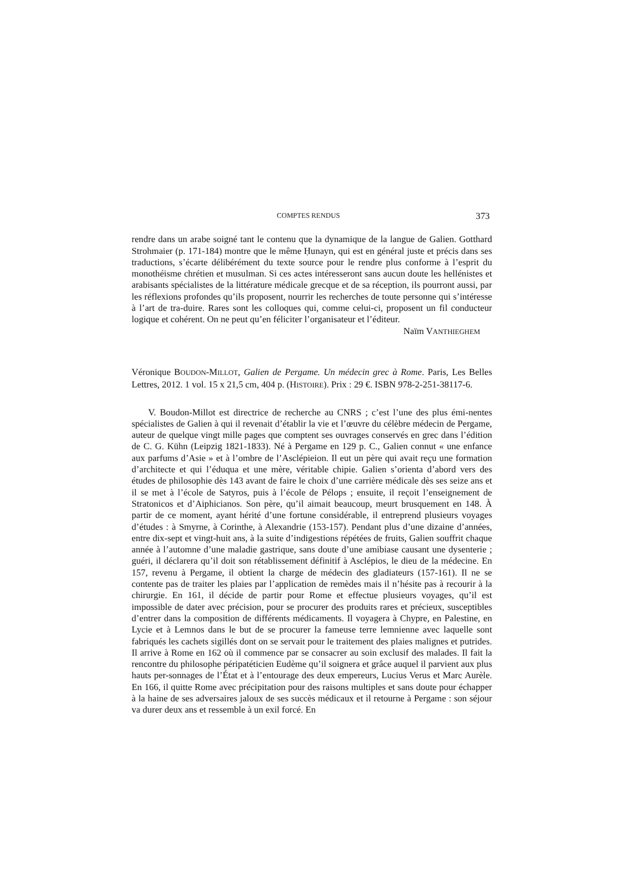COMPTES RENDUS 373
rendre dans un arabe soigné tant le contenu que la dynamique de la langue de Galien. Gotthard Strohmaier (p. 171-184) montre que le même Ḥunayn, qui est en général juste et précis dans ses traductions, s’écarte délibérément du texte source pour le rendre plus conforme à l’esprit du monothéisme chrétien et musulman. Si ces actes intéresseront sans aucun doute les hellénistes et arabisants spécialistes de la littérature médicale grecque et de sa réception, ils pourront aussi, par les réflexions profondes qu’ils proposent, nourrir les recherches de toute personne qui s’intéresse à l’art de tra-duire. Rares sont les colloques qui, comme celui-ci, proposent un fil conducteur logique et cohérent. On ne peut qu’en féliciter l’organisateur et l’éditeur.
Naïm VANTHIEGHEM
Véronique BOUDON-MILLOT, Galien de Pergame. Un médecin grec à Rome. Paris, Les Belles Lettres, 2012. 1 vol. 15 x 21,5 cm, 404 p. (HISTOIRE). Prix : 29 €. ISBN 978-2-251-38117-6.
V. Boudon-Millot est directrice de recherche au CNRS ; c’est l’une des plus émi-nentes spécialistes de Galien à qui il revenait d’établir la vie et l’œuvre du célèbre médecin de Pergame, auteur de quelque vingt mille pages que comptent ses ouvrages conservés en grec dans l’édition de C. G. Kühn (Leipzig 1821-1833). Né à Pergame en 129 p. C., Galien connut « une enfance aux parfums d’Asie » et à l’ombre de l’Asclépieion. Il eut un père qui avait reçu une formation d’architecte et qui l’éduqua et une mère, véritable chipie. Galien s’orienta d’abord vers des études de philosophie dès 143 avant de faire le choix d’une carrière médicale dès ses seize ans et il se met à l’école de Satyros, puis à l’école de Pélops ; ensuite, il reçoit l’enseignement de Stratonicos et d’Aiphicianos. Son père, qu’il aimait beaucoup, meurt brusquement en 148. À partir de ce moment, ayant hérité d’une fortune considérable, il entreprend plusieurs voyages d’études : à Smyrne, à Corinthe, à Alexandrie (153-157). Pendant plus d’une dizaine d’années, entre dix-sept et vingt-huit ans, à la suite d’indigestions répétées de fruits, Galien souffrit chaque année à l’automne d’une maladie gastrique, sans doute d’une amibiase causant une dysenterie ; guéri, il déclarera qu’il doit son rétablissement définitif à Asclépios, le dieu de la médecine. En 157, revenu à Pergame, il obtient la charge de médecin des gladiateurs (157-161). Il ne se contente pas de traiter les plaies par l’application de remèdes mais il n’hésite pas à recourir à la chirurgie. En 161, il décide de partir pour Rome et effectue plusieurs voyages, qu’il est impossible de dater avec précision, pour se procurer des produits rares et précieux, susceptibles d’entrer dans la composition de différents médicaments. Il voyagera à Chypre, en Palestine, en Lycie et à Lemnos dans le but de se procurer la fameuse terre lemnienne avec laquelle sont fabriqués les cachets sigillés dont on se servait pour le traitement des plaies malignes et putrides. Il arrive à Rome en 162 où il commence par se consacrer au soin exclusif des malades. Il fait la rencontre du philosophe péripatéticien Eudème qu’il soignera et grâce auquel il parvient aux plus hauts per-sonnages de l’État et à l’entourage des deux empereurs, Lucius Verus et Marc Aurèle. En 166, il quitte Rome avec précipitation pour des raisons multiples et sans doute pour échapper à la haine de ses adversaires jaloux de ses succès médicaux et il retourne à Pergame : son séjour va durer deux ans et ressemble à un exil forcé. En